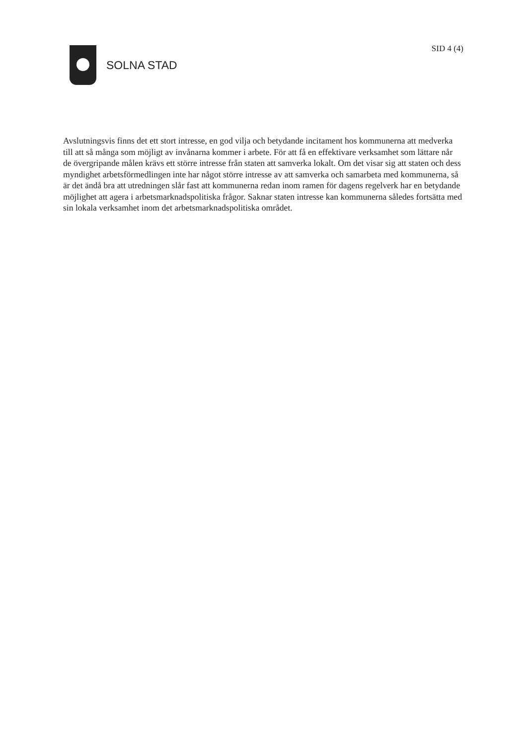SOLNA STAD
SID 4 (4)
Avslutningsvis finns det ett stort intresse, en god vilja och betydande incitament hos kommunerna att medverka till att så många som möjligt av invånarna kommer i arbete. För att få en effektivare verksamhet som lättare når de övergripande målen krävs ett större intresse från staten att samverka lokalt. Om det visar sig att staten och dess myndighet arbetsförmedlingen inte har något större intresse av att samverka och samarbeta med kommunerna, så är det ändå bra att utredningen slår fast att kommunerna redan inom ramen för dagens regelverk har en betydande möjlighet att agera i arbetsmarknadspolitiska frågor. Saknar staten intresse kan kommunerna således fortsätta med sin lokala verksamhet inom det arbetsmarknadspolitiska området.